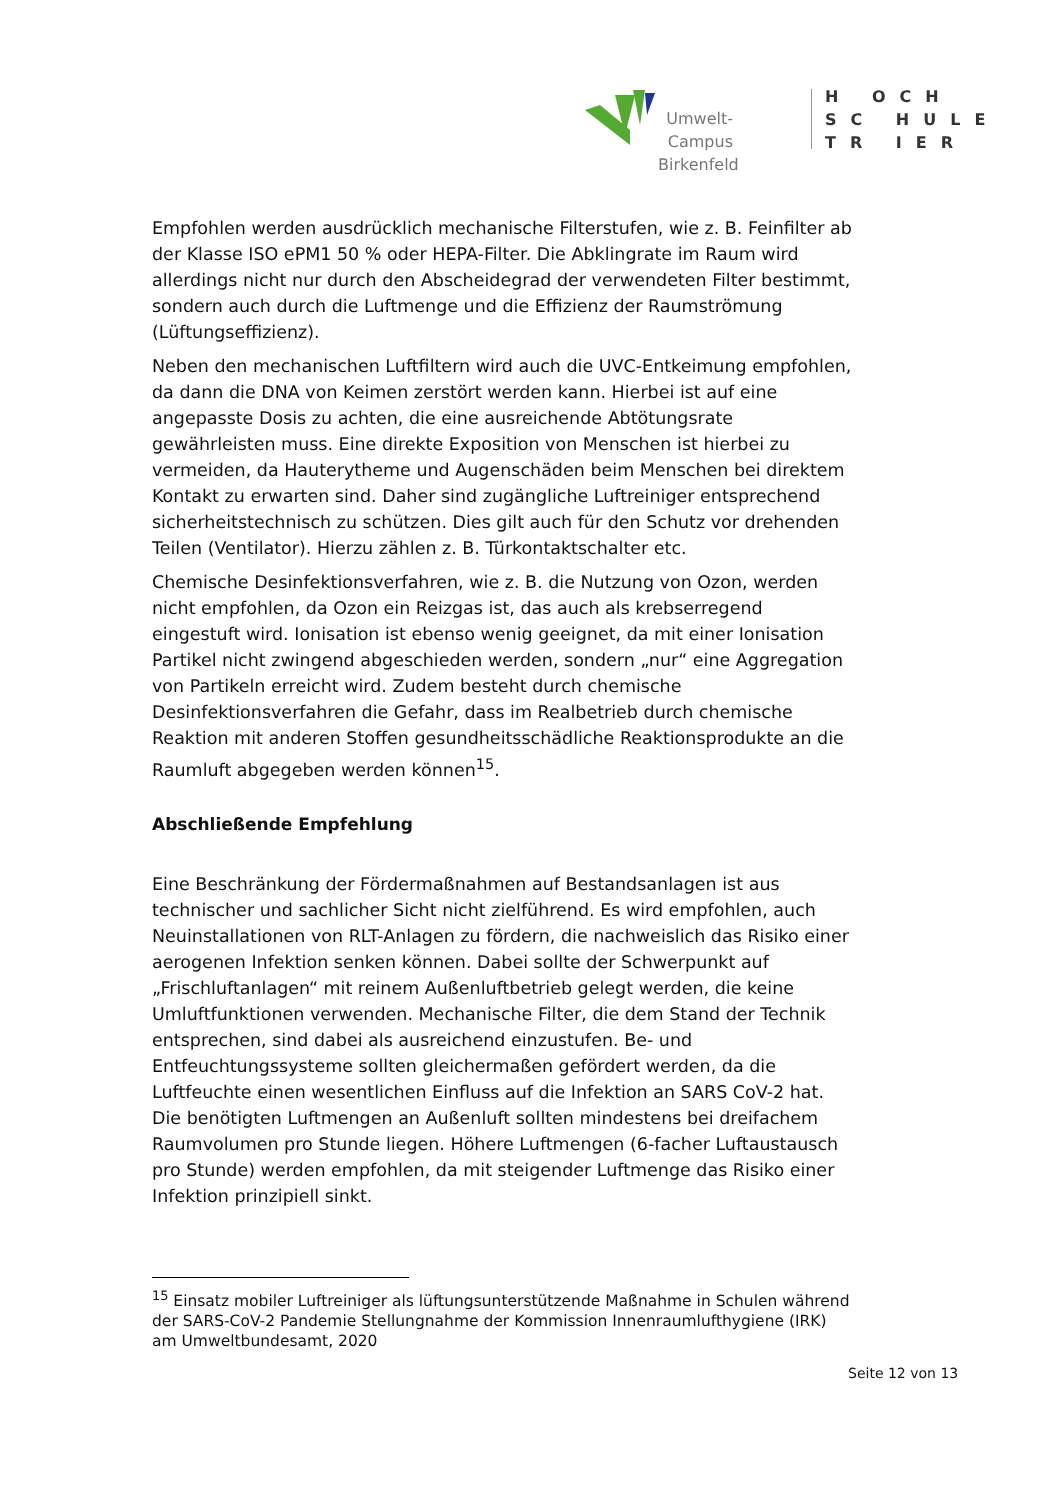Umwelt-Campus Birkenfeld
H OCH
SC HULE
TR IER
Empfohlen werden ausdrücklich mechanische Filterstufen, wie z. B. Feinfilter ab der Klasse ISO ePM1 50 % oder HEPA-Filter. Die Abklingrate im Raum wird allerdings nicht nur durch den Abscheidegrad der verwendeten Filter bestimmt, sondern auch durch die Luftmenge und die Effizienz der Raumströmung (Lüftungseffizienz).
Neben den mechanischen Luftfiltern wird auch die UVC-Entkeimung empfohlen, da dann die DNA von Keimen zerstört werden kann. Hierbei ist auf eine angepasste Dosis zu achten, die eine ausreichende Abtötungsrate gewährleisten muss. Eine direkte Exposition von Menschen ist hierbei zu vermeiden, da Hauterytheme und Augenschäden beim Menschen bei direktem Kontakt zu erwarten sind. Daher sind zugängliche Luftreiniger entsprechend sicherheitstechnisch zu schützen. Dies gilt auch für den Schutz vor drehenden Teilen (Ventilator). Hierzu zählen z. B. Türkontaktschalter etc.
Chemische Desinfektionsverfahren, wie z. B. die Nutzung von Ozon, werden nicht empfohlen, da Ozon ein Reizgas ist, das auch als krebserregend eingestuft wird. Ionisation ist ebenso wenig geeignet, da mit einer Ionisation Partikel nicht zwingend abgeschieden werden, sondern „nur“ eine Aggregation von Partikeln erreicht wird. Zudem besteht durch chemische Desinfektionsverfahren die Gefahr, dass im Realbetrieb durch chemische Reaktion mit anderen Stoffen gesundheitsschädliche Reaktionsprodukte an die Raumluft abgegeben werden können<sup>15</sup>.
Abschließende Empfehlung
Eine Beschränkung der Fördermaßnahmen auf Bestandsanlagen ist aus technischer und sachlicher Sicht nicht zielführend. Es wird empfohlen, auch Neuinstallationen von RLT-Anlagen zu fördern, die nachweislich das Risiko einer aerogenen Infektion senken können. Dabei sollte der Schwerpunkt auf „Frischluftanlagen“ mit reinem Außenluftbetrieb gelegt werden, die keine Umluftfunktionen verwenden. Mechanische Filter, die dem Stand der Technik entsprechen, sind dabei als ausreichend einzustufen. Be- und Entfeuchtungssysteme sollten gleichermaßen gefördert werden, da die Luftfeuchte einen wesentlichen Einfluss auf die Infektion an SARS CoV-2 hat. Die benötigten Luftmengen an Außenluft sollten mindestens bei dreifachem Raumvolumen pro Stunde liegen. Höhere Luftmengen (6-facher Luftaustausch pro Stunde) werden empfohlen, da mit steigender Luftmenge das Risiko einer Infektion prinzipiell sinkt.
<sup>15</sup> Einsatz mobiler Luftreiniger als lüftungsunterstützende Maßnahme in Schulen während der SARS-CoV-2 Pandemie Stellungnahme der Kommission Innenraumlufthygiene (IRK) am Umweltbundesamt, 2020
Seite 12 von 13